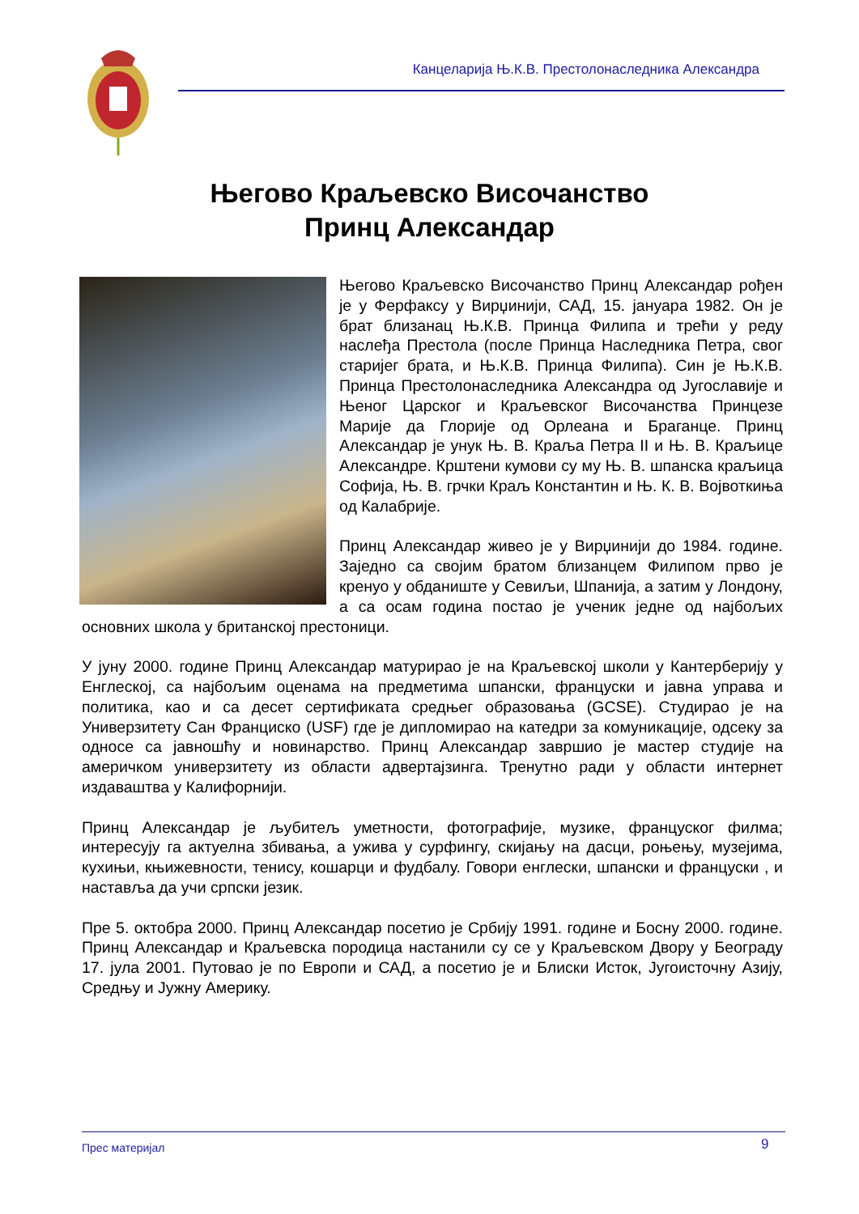Канцеларија Њ.К.В. Престолонаследника Александра
Његово Краљевско Височанство
Принц Александар
Његово Краљевско Височанство Принц Александар рођен је у Ферфаксу у Вирџинији, САД, 15. јануара 1982. Он је брат близанац Њ.К.В. Принца Филипа и трећи у реду наслеђа Престола (после Принца Наследника Петра, свог старијег брата, и Њ.К.В. Принца Филипа). Син је Њ.К.В. Принца Престолонаследника Александра од Југославије и Њеног Царског и Краљевског Височанства Принцезе Марије да Глорије од Орлеана и Браганце. Принц Александар је унук Њ. В. Краља Петра II и Њ. В. Краљице Александре. Крштени кумови су му Њ. В. шпанска краљица Софија, Њ. В. грчки Краљ Константин и Њ. К. В. Војвоткиња од Калабрије.
Принц Александар живео је у Вирџинији до 1984. године. Заједно са својим братом близанцем Филипом прво је кренуо у обданиште у Севиљи, Шпанија, а затим у Лондону, а са осам година постао је ученик једне од најбољих основних школа у британској престоници.
У јуну 2000. године Принц Александар матурирао је на Краљевској школи у Кантерберију у Енглеској, са најбољим оценама на предметима шпански, француски и јавна управа и политика, као и са десет сертификата средњег образовања (GCSE). Студирао је на Универзитету Сан Франциско (USF) где је дипломирао на катедри за комуникације, одсеку за односе са јавношћу и новинарство. Принц Александар завршио је мастер студије на америчком универзитету из области адвертајзинга. Тренутно ради у области интернет издаваштва у Калифорнији.
Принц Александар је љубитељ уметности, фотографије, музике, француског филма; интересују га актуелна збивања, а ужива у сурфингу, скијању на дасци, роњењу, музејима, кухињи, књижевности, тенису, кошарци и фудбалу. Говори енглески, шпански и француски , и наставља да учи српски језик.
Пре 5. октобра 2000. Принц Александар посетио је Србију 1991. године и Босну 2000. године. Принц Александар и Краљевска породица настанили су се у Краљевском Двору у Београду 17. јула 2001. Путовао је по Европи и САД, а посетио је и Блиски Исток, Југоисточну Азију, Средњу и Јужну Америку.
Прес материјал 9